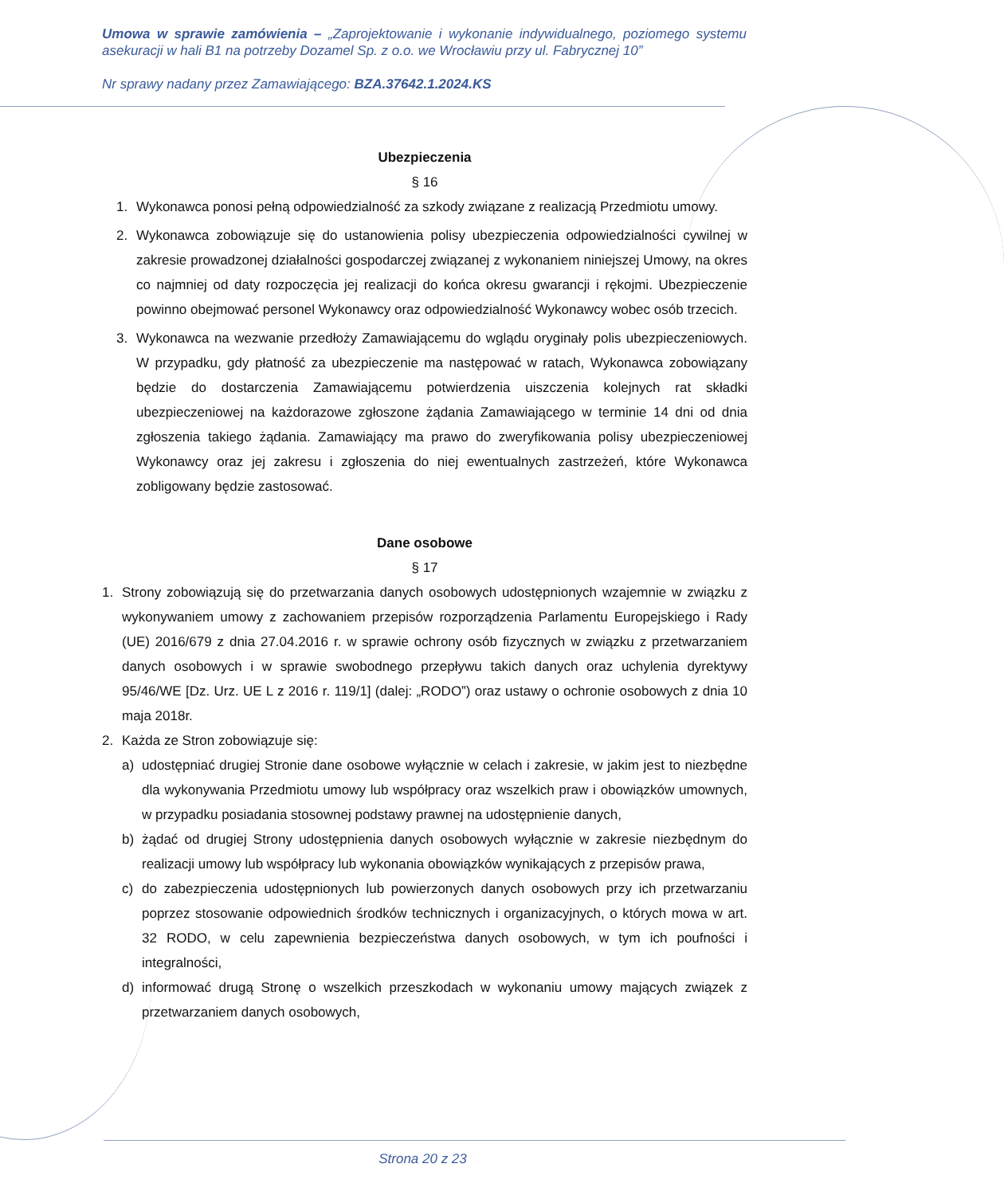Umowa w sprawie zamówienia – „Zaprojektowanie i wykonanie indywidualnego, poziomego systemu asekuracji w hali B1 na potrzeby Dozamel Sp. z o.o. we Wrocławiu przy ul. Fabrycznej 10”
Nr sprawy nadany przez Zamawiającego: BZA.37642.1.2024.KS
Ubezpieczenia
§ 16
1. Wykonawca ponosi pełną odpowiedzialność za szkody związane z realizacją Przedmiotu umowy.
2. Wykonawca zobowiązuje się do ustanowienia polisy ubezpieczenia odpowiedzialności cywilnej w zakresie prowadzonej działalności gospodarczej związanej z wykonaniem niniejszej Umowy, na okres co najmniej od daty rozpoczęcia jej realizacji do końca okresu gwarancji i rękojmi. Ubezpieczenie powinno obejmować personel Wykonawcy oraz odpowiedzialność Wykonawcy wobec osób trzecich.
3. Wykonawca na wezwanie przedłoży Zamawiającemu do wglądu oryginały polis ubezpieczeniowych. W przypadku, gdy płatność za ubezpieczenie ma następować w ratach, Wykonawca zobowiązany będzie do dostarczenia Zamawiającemu potwierdzenia uiszczenia kolejnych rat składki ubezpieczeniowej na każdorazowe zgłoszone żądania Zamawiającego w terminie 14 dni od dnia zgłoszenia takiego żądania. Zamawiający ma prawo do zweryfikowania polisy ubezpieczeniowej Wykonawcy oraz jej zakresu i zgłoszenia do niej ewentualnych zastrzeżeń, które Wykonawca zobligowany będzie zastosować.
Dane osobowe
§ 17
1. Strony zobowiązują się do przetwarzania danych osobowych udostępnionych wzajemnie w związku z wykonywaniem umowy z zachowaniem przepisów rozporządzenia Parlamentu Europejskiego i Rady (UE) 2016/679 z dnia 27.04.2016 r. w sprawie ochrony osób fizycznych w związku z przetwarzaniem danych osobowych i w sprawie swobodnego przepływu takich danych oraz uchylenia dyrektywy 95/46/WE [Dz. Urz. UE L z 2016 r. 119/1] (dalej: „RODO”) oraz ustawy o ochronie osobowych z dnia 10 maja 2018r.
2. Każda ze Stron zobowiązuje się:
a) udostępniać drugiej Stronie dane osobowe wyłącznie w celach i zakresie, w jakim jest to niezbędne dla wykonywania Przedmiotu umowy lub współpracy oraz wszelkich praw i obowiązków umownych, w przypadku posiadania stosownej podstawy prawnej na udostępnienie danych,
b) żądać od drugiej Strony udostępnienia danych osobowych wyłącznie w zakresie niezbędnym do realizacji umowy lub współpracy lub wykonania obowiązków wynikających z przepisów prawa,
c) do zabezpieczenia udostępnionych lub powierzonych danych osobowych przy ich przetwarzaniu poprzez stosowanie odpowiednich środków technicznych i organizacyjnych, o których mowa w art. 32 RODO, w celu zapewnienia bezpieczeństwa danych osobowych, w tym ich poufności i integralności,
d) informować drugą Stronę o wszelkich przeszkodach w wykonaniu umowy mających związek z przetwarzaniem danych osobowych,
Strona 20 z 23